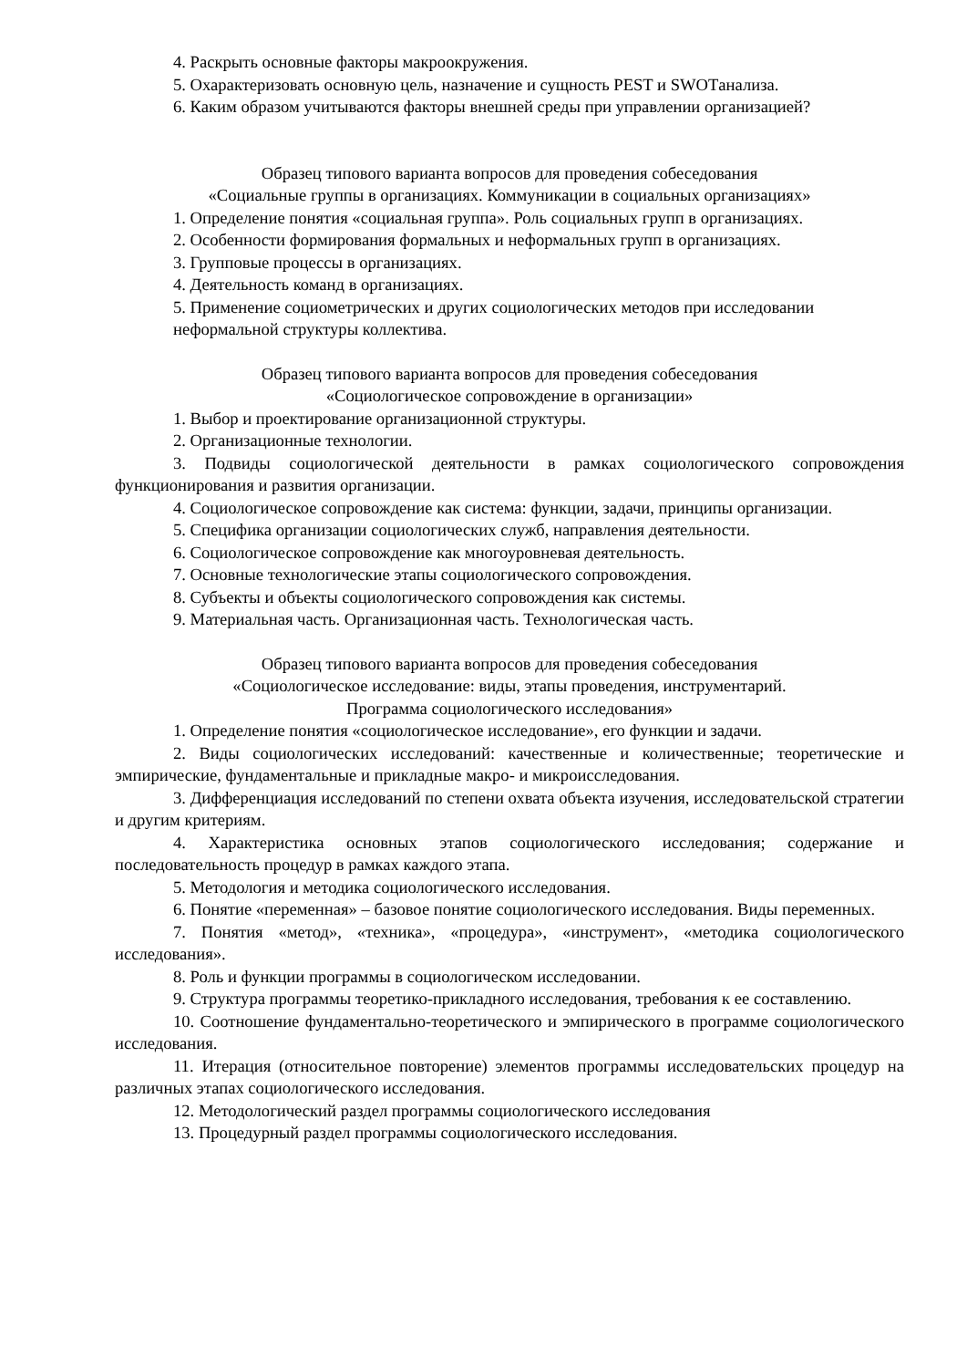4. Раскрыть основные факторы макроокружения.
5. Охарактеризовать основную цель, назначение и сущность PEST и SWOTанализа.
6. Каким образом учитываются факторы внешней среды при управлении организацией?
Образец типового варианта вопросов для проведения собеседования
«Социальные группы в организациях. Коммуникации в социальных организациях»
1. Определение понятия «социальная группа». Роль социальных групп в организациях.
2. Особенности формирования формальных и неформальных групп в организациях.
3. Групповые процессы в организациях.
4. Деятельность команд в организациях.
5. Применение социометрических и других социологических методов при исследовании
неформальной структуры коллектива.
Образец типового варианта вопросов для проведения собеседования
«Социологическое сопровождение в организации»
1. Выбор и проектирование организационной структуры.
2. Организационные технологии.
3. Подвиды социологической деятельности в рамках социологического сопровождения функционирования и развития организации.
4. Социологическое сопровождение как система: функции, задачи, принципы организации.
5. Специфика организации социологических служб, направления деятельности.
6. Социологическое сопровождение как многоуровневая деятельность.
7. Основные технологические этапы социологического сопровождения.
8. Субъекты и объекты социологического сопровождения как системы.
9. Материальная часть. Организационная часть. Технологическая часть.
Образец типового варианта вопросов для проведения собеседования
«Социологическое исследование: виды, этапы проведения, инструментарий.
Программа социологического исследования»
1. Определение понятия «социологическое исследование», его функции и задачи.
2. Виды социологических исследований: качественные и количественные; теоретические и эмпирические, фундаментальные и прикладные макро- и микроисследования.
3. Дифференциация исследований по степени охвата объекта изучения, исследовательской стратегии и другим критериям.
4. Характеристика основных этапов социологического исследования; содержание и последовательность процедур в рамках каждого этапа.
5. Методология и методика социологического исследования.
6. Понятие «переменная» – базовое понятие социологического исследования. Виды переменных.
7. Понятия «метод», «техника», «процедура», «инструмент», «методика социологического исследования».
8. Роль и функции программы в социологическом исследовании.
9. Структура программы теоретико-прикладного исследования, требования к ее составлению.
10. Соотношение фундаментально-теоретического и эмпирического в программе социологического исследования.
11. Итерация (относительное повторение) элементов программы исследовательских процедур на различных этапах социологического исследования.
12. Методологический раздел программы социологического исследования
13. Процедурный раздел программы социологического исследования.